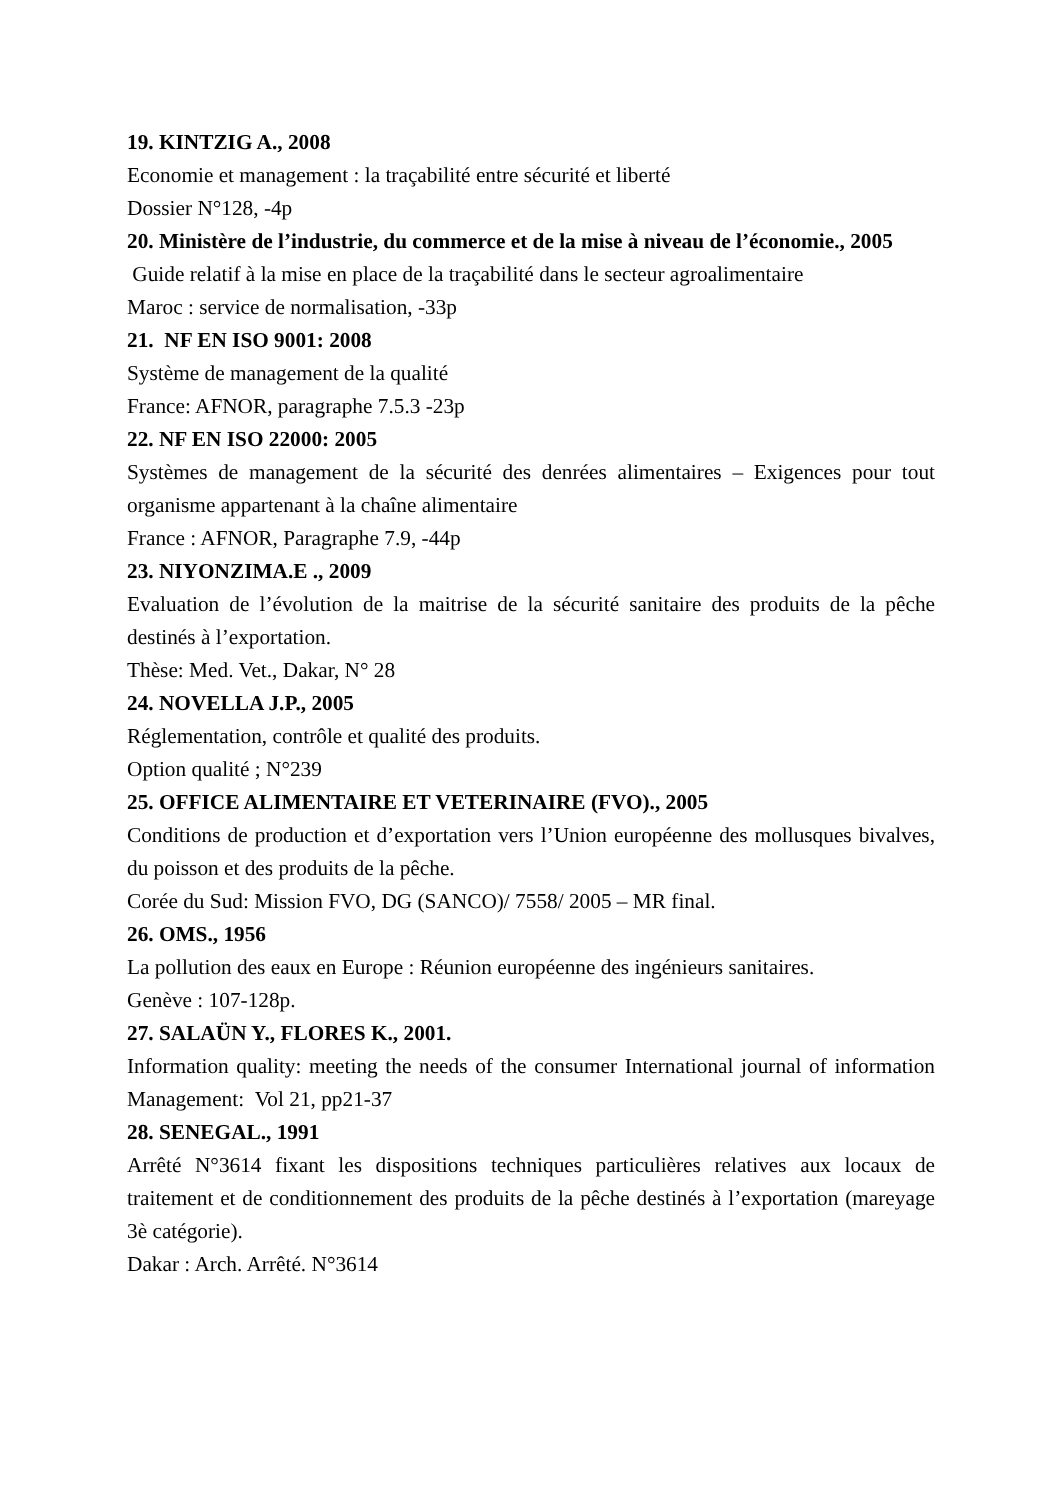19. KINTZIG A., 2008
Economie et management : la traçabilité entre sécurité et liberté
Dossier N°128, -4p
20. Ministère de l’industrie, du commerce et de la mise à niveau de l’économie., 2005
Guide relatif à la mise en place de la traçabilité dans le secteur agroalimentaire
Maroc : service de normalisation, -33p
21. NF EN ISO 9001: 2008
Système de management de la qualité
France: AFNOR, paragraphe 7.5.3 -23p
22. NF EN ISO 22000: 2005
Systèmes de management de la sécurité des denrées alimentaires – Exigences pour tout organisme appartenant à la chaîne alimentaire
France : AFNOR, Paragraphe 7.9, -44p
23. NIYONZIMA.E ., 2009
Evaluation de l’évolution de la maitrise de la sécurité sanitaire des produits de la pêche destinés à l’exportation.
Thèse: Med. Vet., Dakar, N° 28
24. NOVELLA J.P., 2005
Réglementation, contrôle et qualité des produits.
Option qualité ; N°239
25. OFFICE ALIMENTAIRE ET VETERINAIRE (FVO)., 2005
Conditions de production et d’exportation vers l’Union européenne des mollusques bivalves, du poisson et des produits de la pêche.
Corée du Sud: Mission FVO, DG (SANCO)/ 7558/ 2005 – MR final.
26. OMS., 1956
La pollution des eaux en Europe : Réunion européenne des ingénieurs sanitaires.
Genève : 107-128p.
27. SALAÜN Y., FLORES K., 2001.
Information quality: meeting the needs of the consumer International journal of information Management: Vol 21, pp21-37
28. SENEGAL., 1991
Arrêté N°3614 fixant les dispositions techniques particulières relatives aux locaux de traitement et de conditionnement des produits de la pêche destinés à l’exportation (mareyage 3è catégorie).
Dakar : Arch. Arrêté. N°3614